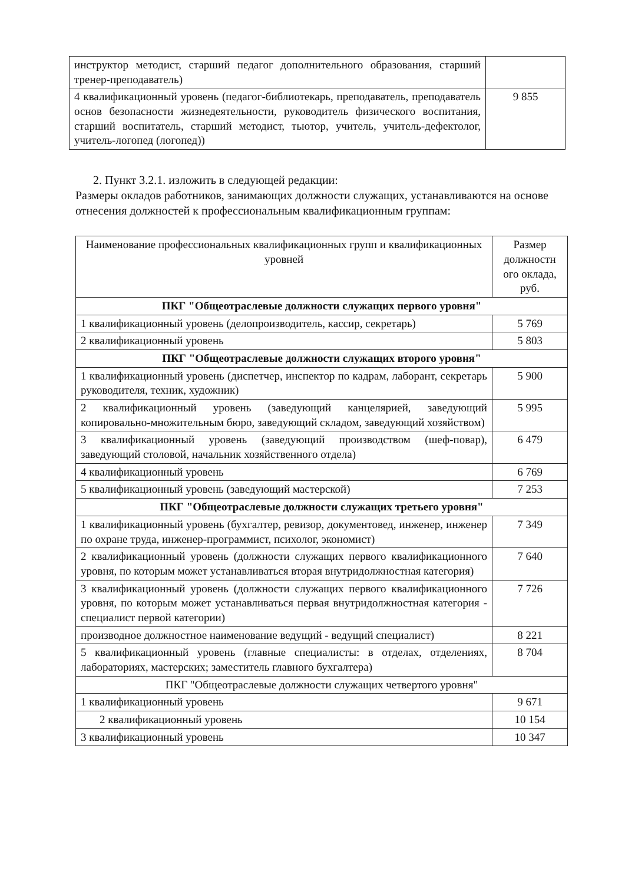| инструктор методист, старший педагог дополнительного образования, старший тренер-преподаватель) | |
| 4 квалификационный уровень (педагог-библиотекарь, преподаватель, преподаватель основ безопасности жизнедеятельности, руководитель физического воспитания, старший воспитатель, старший методист, тьютор, учитель, учитель-дефектолог, учитель-логопед (логопед)) | 9 855 |
2. Пункт 3.2.1. изложить в следующей редакции:
Размеры окладов работников, занимающих должности служащих, устанавливаются на основе отнесения должностей к профессиональным квалификационным группам:
| Наименование профессиональных квалификационных групп и квалификационных уровней | Размер должностн ого оклада, руб. |
| --- | --- |
| ПКГ "Общеотраслевые должности служащих первого уровня" | |
| 1 квалификационный уровень (делопроизводитель, кассир, секретарь) | 5 769 |
| 2 квалификационный уровень | 5 803 |
| ПКГ "Общеотраслевые должности служащих второго уровня" | |
| 1 квалификационный уровень (диспетчер, инспектор по кадрам, лаборант, секретарь руководителя, техник, художник) | 5 900 |
| 2 квалификационный уровень (заведующий канцелярией, заведующий копировально-множительным бюро, заведующий складом, заведующий хозяйством) | 5 995 |
| 3 квалификационный уровень (заведующий производством (шеф-повар), заведующий столовой, начальник хозяйственного отдела) | 6 479 |
| 4 квалификационный уровень | 6 769 |
| 5 квалификационный уровень (заведующий мастерской) | 7 253 |
| ПКГ "Общеотраслевые должности служащих третьего уровня" | |
| 1 квалификационный уровень (бухгалтер, ревизор, документовед, инженер, инженер по охране труда, инженер-программист, психолог, экономист) | 7 349 |
| 2 квалификационный уровень (должности служащих первого квалификационного уровня, по которым может устанавливаться вторая внутридолжностная категория) | 7 640 |
| 3 квалификационный уровень (должности служащих первого квалификационного уровня, по которым может устанавливаться первая внутридолжностная категория - специалист первой категории) | 7 726 |
| производное должностное наименование ведущий - ведущий специалист) | 8 221 |
| 5 квалификационный уровень (главные специалисты: в отделах, отделениях, лабораториях, мастерских; заместитель главного бухгалтера) | 8 704 |
| ПКГ "Общеотраслевые должности служащих четвертого уровня" | |
| 1 квалификационный уровень | 9 671 |
| 2 квалификационный уровень | 10 154 |
| 3 квалификационный уровень | 10 347 |